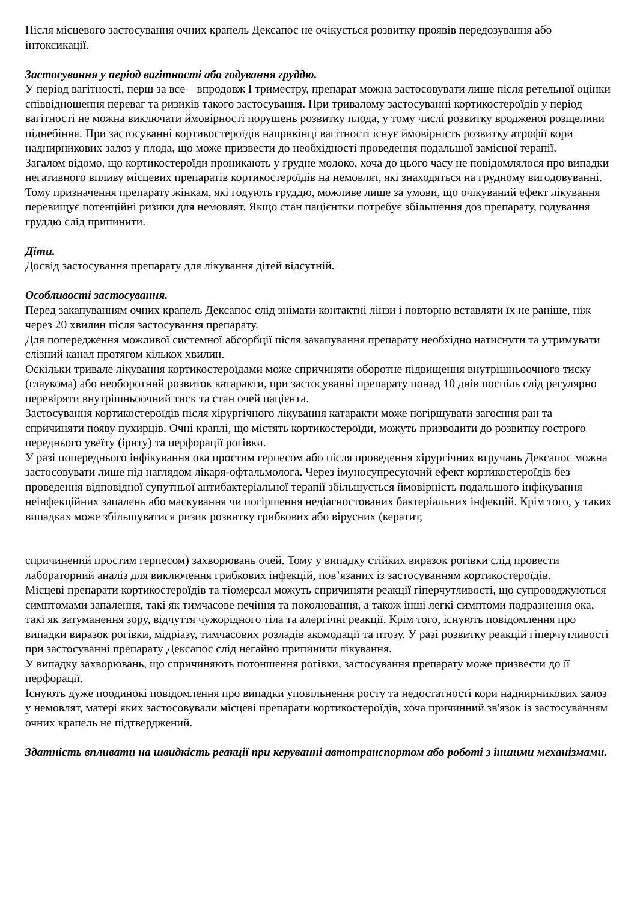Після місцевого застосування очних крапель Дексапос не очікується розвитку проявів передозування або інтоксикації.
Застосування у період вагітності або годування груддю.
У період вагітності, перш за все – впродовж I триместру, препарат можна застосовувати лише після ретельної оцінки співвідношення переваг та ризиків такого застосування. При тривалому застосуванні кортикостероїдів у період вагітності не можна виключати ймовірності порушень розвитку плода, у тому числі розвитку вродженої розщелини піднебіння. При застосуванні кортикостероїдів наприкінці вагітності існує ймовірність розвитку атрофії кори наднирникових залоз у плода, що може призвести до необхідності проведення подальшої замісної терапії.
Загалом відомо, що кортикостероїди проникають у грудне молоко, хоча до цього часу не повідомлялося про випадки негативного впливу місцевих препаратів кортикостероїдів на немовлят, які знаходяться на грудному вигодовуванні. Тому призначення препарату жінкам, які годують груддю, можливе лише за умови, що очікуваний ефект лікування перевищує потенційні ризики для немовлят. Якщо стан пацієнтки потребує збільшення доз препарату, годування груддю слід припинити.
Діти.
Досвід застосування препарату для лікування дітей відсутній.
Особливості застосування.
Перед закапуванням очних крапель Дексапос слід знімати контактні лінзи і повторно вставляти їх не раніше, ніж через 20 хвилин після застосування препарату.
Для попередження можливої системної абсорбції після закапування препарату необхідно натиснути та утримувати слізний канал протягом кількох хвилин.
Оскільки тривале лікування кортикостероїдами може спричиняти оборотне підвищення внутрішньоочного тиску (глаукома) або необоротний розвиток катаракти, при застосуванні препарату понад 10 днів поспіль слід регулярно перевіряти внутрішньоочний тиск та стан очей пацієнта.
Застосування кортикостероїдів після хірургічного лікування катаракти може погіршувати загоєння ран та спричиняти появу пухирців. Очні краплі, що містять кортикостероїди, можуть призводити до розвитку гострого переднього увеїту (іриту) та перфорації рогівки.
У разі попереднього інфікування ока простим герпесом або після проведення хірургічних втручань Дексапос можна застосовувати лише під наглядом лікаря-офтальмолога. Через імуносупресуючий ефект кортикостероїдів без проведення відповідної супутньої антибактеріальної терапії збільшується ймовірність подальшого інфікування неінфекційних запалень або маскування чи погіршення недіагностованих бактеріальних інфекцій. Крім того, у таких випадках може збільшуватися ризик розвитку грибкових або вірусних (кератит,
спричинений простим герпесом) захворювань очей. Тому у випадку стійких виразок рогівки слід провести лабораторний аналіз для виключення грибкових інфекцій, пов’язаних із застосуванням кортикостероїдів.
Місцеві препарати кортикостероїдів та тіомерсал можуть спричиняти реакції гіперчутливості, що супроводжуються симптомами запалення, такі як тимчасове печіння та поколювання, а також інші легкі симптоми подразнення ока, такі як затуманення зору, відчуття чужорідного тіла та алергічні реакції. Крім того, існують повідомлення про випадки виразок рогівки, мідріазу, тимчасових розладів акомодації та птозу. У разі розвитку реакцій гіперчутливості при застосуванні препарату Дексапос слід негайно припинити лікування.
У випадку захворювань, що спричиняють потоншення рогівки, застосування препарату може призвести до її перфорації.
Існують дуже поодинокі повідомлення про випадки уповільнення росту та недостатності кори наднирникових залоз у немовлят, матері яких застосовували місцеві препарати кортикостероїдів, хоча причинний зв'язок із застосуванням очних крапель не підтверджений.
Здатність впливати на швидкість реакції при керуванні автотранспортом або роботі з іншими механізмами.